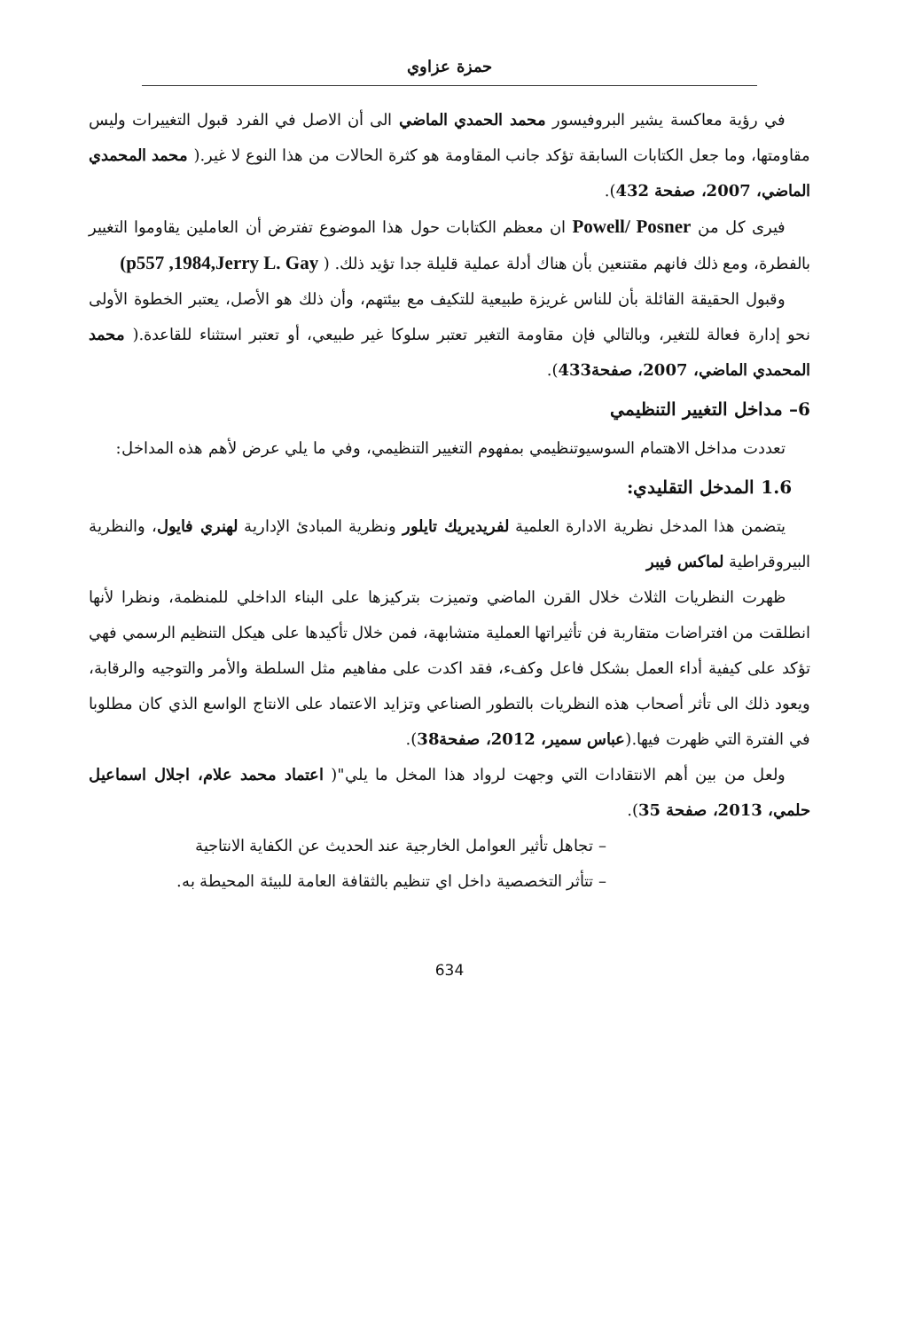حمزة عزاوي
في رؤية معاكسة يشير البروفيسور محمد الحمدي الماضي الى أن الاصل في الفرد قبول التغييرات وليس مقاومتها، وما جعل الكتابات السابقة تؤكد جانب المقاومة هو كثرة الحالات من هذا النوع لا غير.( محمد المحمدي الماضي، 2007، صفحة 432).
فيرى كل من Powell/ Posner ان معظم الكتابات حول هذا الموضوع تفترض أن العاملين يقاوموا التغيير بالفطرة، ومع ذلك فانهم مقتنعين بأن هناك أدلة عملية قليلة جدا تؤيد ذلك. ( (p557 ,1984,Jerry L. Gay
وقبول الحقيقة القائلة بأن للناس غريزة طبيعية للتكيف مع بيئتهم، وأن ذلك هو الأصل، يعتبر الخطوة الأولى نحو إدارة فعالة للتغير، وبالتالي فإن مقاومة التغير تعتبر سلوكا غير طبيعي، أو تعتبر استثناء للقاعدة.( محمد المحمدي الماضي، 2007، صفحة433).
6– مداخل التغيير التنظيمي
تعددت مداخل الاهتمام السوسيوتنظيمي بمفهوم التغيير التنظيمي، وفي ما يلي عرض لأهم هذه المداخل:
1.6 المدخل التقليدي:
يتضمن هذا المدخل نظرية الادارة العلمية لفريديريك تايلور ونظرية المبادئ الإدارية لهنري فايول، والنظرية البيروقراطية لماكس فيبر
ظهرت النظريات الثلاث خلال القرن الماضي وتميزت بتركيزها على البناء الداخلي للمنظمة، ونظرا لأنها انطلقت من افتراضات متقاربة فن تأثيراتها العملية متشابهة، فمن خلال تأكيدها على هيكل التنظيم الرسمي فهي تؤكد على كيفية أداء العمل بشكل فاعل وكفء، فقد اكدت على مفاهيم مثل السلطة والأمر والتوجيه والرقابة، ويعود ذلك الى تأثر أصحاب هذه النظريات بالتطور الصناعي وتزايد الاعتماد على الانتاج الواسع الذي كان مطلوبا في الفترة التي ظهرت فيها.(عباس سمير، 2012، صفحة38).
ولعل من بين أهم الانتقادات التي وجهت لرواد هذا المخل ما يلي"( اعتماد محمد علام، اجلال اسماعيل حلمي، 2013، صفحة 35).
– تجاهل تأثير العوامل الخارجية عند الحديث عن الكفاية الانتاجية
– تتأثر التخصصية داخل اي تنظيم بالثقافة العامة للبيئة المحيطة به.
634